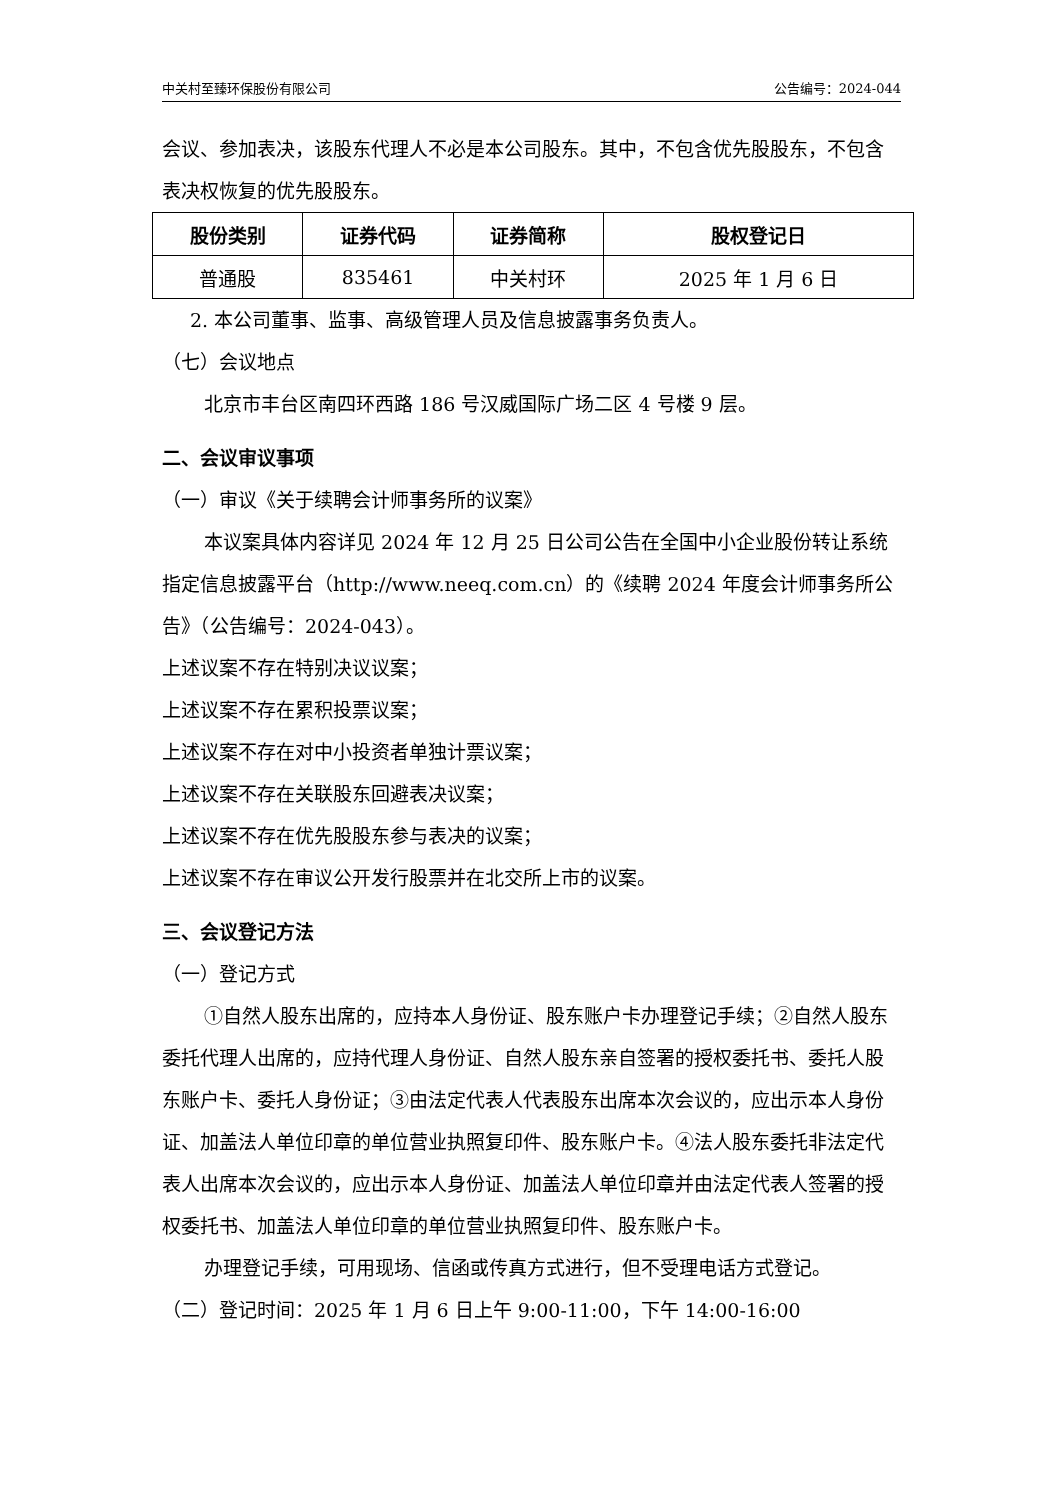中关村至臻环保股份有限公司 公告编号：2024-044
会议、参加表决，该股东代理人不必是本公司股东。其中，不包含优先股股东，不包含表决权恢复的优先股股东。
| 股份类别 | 证券代码 | 证券简称 | 股权登记日 |
| --- | --- | --- | --- |
| 普通股 | 835461 | 中关村环 | 2025 年 1 月 6 日 |
2. 本公司董事、监事、高级管理人员及信息披露事务负责人。
（七）会议地点
北京市丰台区南四环西路 186 号汉威国际广场二区 4 号楼 9 层。
二、会议审议事项
（一）审议《关于续聘会计师事务所的议案》
本议案具体内容详见 2024 年 12 月 25 日公司公告在全国中小企业股份转让系统指定信息披露平台（http://www.neeq.com.cn）的《续聘 2024 年度会计师事务所公告》（公告编号：2024-043）。
上述议案不存在特别决议议案；
上述议案不存在累积投票议案；
上述议案不存在对中小投资者单独计票议案；
上述议案不存在关联股东回避表决议案；
上述议案不存在优先股股东参与表决的议案；
上述议案不存在审议公开发行股票并在北交所上市的议案。
三、会议登记方法
（一）登记方式
①自然人股东出席的，应持本人身份证、股东账户卡办理登记手续；②自然人股东委托代理人出席的，应持代理人身份证、自然人股东亲自签署的授权委托书、委托人股东账户卡、委托人身份证；③由法定代表人代表股东出席本次会议的，应出示本人身份证、加盖法人单位印章的单位营业执照复印件、股东账户卡。④法人股东委托非法定代表人出席本次会议的，应出示本人身份证、加盖法人单位印章并由法定代表人签署的授权委托书、加盖法人单位印章的单位营业执照复印件、股东账户卡。
办理登记手续，可用现场、信函或传真方式进行，但不受理电话方式登记。
（二）登记时间：2025 年 1 月 6 日上午 9:00-11:00，下午 14:00-16:00